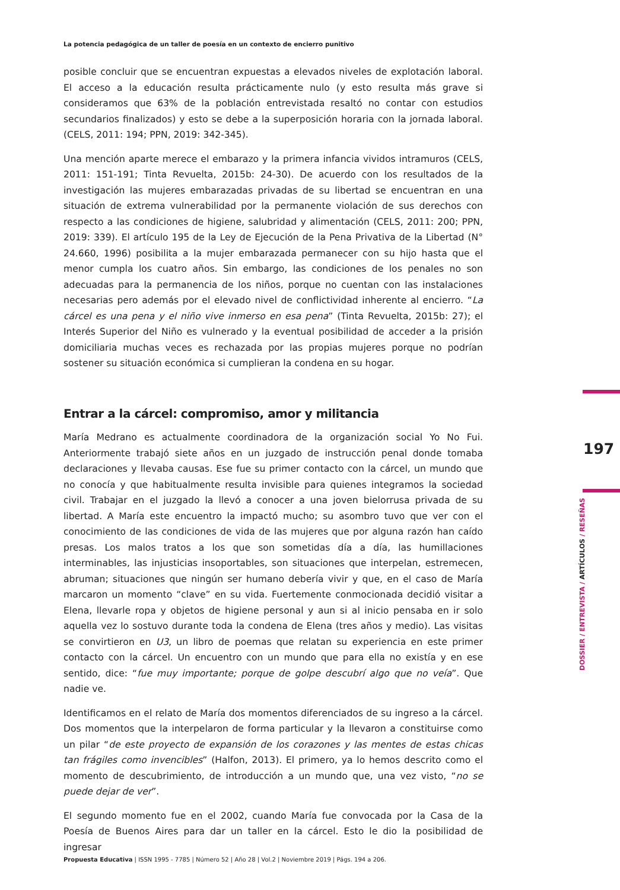La potencia pedagógica de un taller de poesía en un contexto de encierro punitivo
posible concluir que se encuentran expuestas a elevados niveles de explotación laboral. El acceso a la educación resulta prácticamente nulo (y esto resulta más grave si consideramos que 63% de la población entrevistada resaltó no contar con estudios secundarios finalizados) y esto se debe a la superposición horaria con la jornada laboral. (CELS, 2011: 194; PPN, 2019: 342-345).
Una mención aparte merece el embarazo y la primera infancia vividos intramuros (CELS, 2011: 151-191; Tinta Revuelta, 2015b: 24-30). De acuerdo con los resultados de la investigación las mujeres embarazadas privadas de su libertad se encuentran en una situación de extrema vulnerabilidad por la permanente violación de sus derechos con respecto a las condiciones de higiene, salubridad y alimentación (CELS, 2011: 200; PPN, 2019: 339). El artículo 195 de la Ley de Ejecución de la Pena Privativa de la Libertad (N° 24.660, 1996) posibilita a la mujer embarazada permanecer con su hijo hasta que el menor cumpla los cuatro años. Sin embargo, las condiciones de los penales no son adecuadas para la permanencia de los niños, porque no cuentan con las instalaciones necesarias pero además por el elevado nivel de conflictividad inherente al encierro. “La cárcel es una pena y el niño vive inmerso en esa pena” (Tinta Revuelta, 2015b: 27); el Interés Superior del Niño es vulnerado y la eventual posibilidad de acceder a la prisión domiciliaria muchas veces es rechazada por las propias mujeres porque no podrían sostener su situación económica si cumplieran la condena en su hogar.
Entrar a la cárcel: compromiso, amor y militancia
María Medrano es actualmente coordinadora de la organización social Yo No Fui. Anteriormente trabajó siete años en un juzgado de instrucción penal donde tomaba declaraciones y llevaba causas. Ese fue su primer contacto con la cárcel, un mundo que no conocía y que habitualmente resulta invisible para quienes integramos la sociedad civil. Trabajar en el juzgado la llevó a conocer a una joven bielorrusa privada de su libertad. A María este encuentro la impactó mucho; su asombro tuvo que ver con el conocimiento de las condiciones de vida de las mujeres que por alguna razón han caído presas. Los malos tratos a los que son sometidas día a día, las humillaciones interminables, las injusticias insoportables, son situaciones que interpelan, estremecen, abruman; situaciones que ningún ser humano debería vivir y que, en el caso de María marcaron un momento “clave” en su vida. Fuertemente conmocionada decidió visitar a Elena, llevarle ropa y objetos de higiene personal y aun si al inicio pensaba en ir solo aquella vez lo sostuvo durante toda la condena de Elena (tres años y medio). Las visitas se convirtieron en U3, un libro de poemas que relatan su experiencia en este primer contacto con la cárcel. Un encuentro con un mundo que para ella no existía y en ese sentido, dice: “fue muy importante; porque de golpe descubrí algo que no veía”. Que nadie ve.
Identificamos en el relato de María dos momentos diferenciados de su ingreso a la cárcel. Dos momentos que la interpelaron de forma particular y la llevaron a constituirse como un pilar “de este proyecto de expansión de los corazones y las mentes de estas chicas tan frágiles como invencibles” (Halfon, 2013). El primero, ya lo hemos descrito como el momento de descubrimiento, de introducción a un mundo que, una vez visto, “no se puede dejar de ver”.
El segundo momento fue en el 2002, cuando María fue convocada por la Casa de la Poesía de Buenos Aires para dar un taller en la cárcel. Esto le dio la posibilidad de ingresar
197
DOSSIER / ENTREVISTA / ARTÍCULOS / RESEÑAS
Propuesta Educativa | ISSN 1995 - 7785 | Número 52 | Año 28 | Vol.2 | Noviembre 2019 | Págs. 194 a 206.